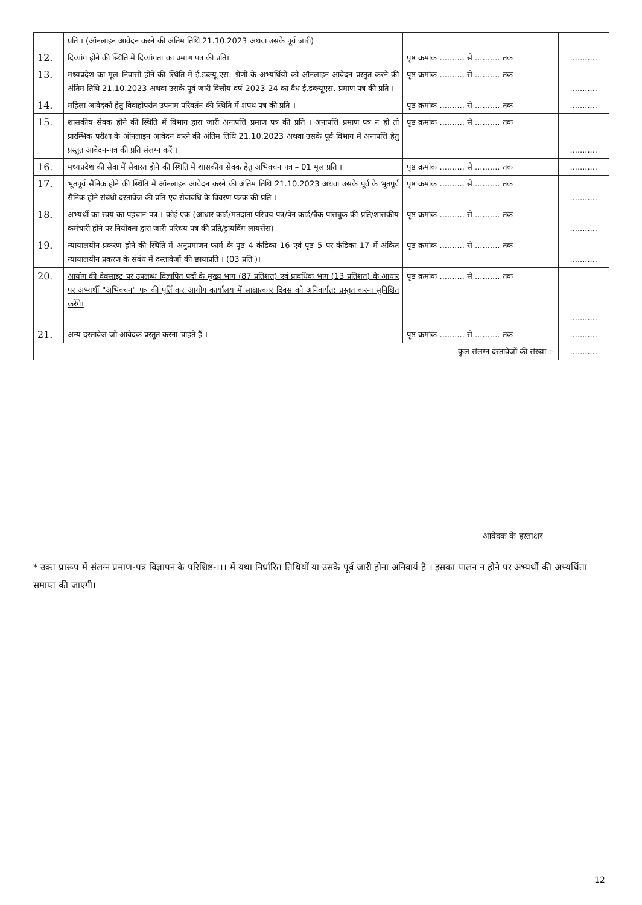| | प्रति । (ऑनलाइन आवेदन करने की अंतिम तिथि 21.10.2023 अथवा उसके पूर्व जारी) | | |
| 12. | दिव्यांग होने की स्थिति में दिव्यांगता का प्रमाण पत्र की प्रति। | पृष्ठ क्रमांक .......... से .......... तक | ........... |
| 13. | मध्यप्रदेश का मूल निवासी होने की स्थिति में ई.डब्ल्यू.एस. श्रेणी के अभ्यर्थियों को ऑनलाइन आवेदन प्रस्तुत करने की अंतिम तिथि 21.10.2023 अथवा उसके पूर्व जारी वित्तीय वर्ष 2023-24 का वैध ई.डब्ल्यूएस. प्रमाण पत्र की प्रति । | पृष्ठ क्रमांक .......... से .......... तक | ........... |
| 14. | महिला आवेदकों हेतु विवाहोपरांत उपनाम परिवर्तन की स्थिति में शपथ पत्र की प्रति । | पृष्ठ क्रमांक .......... से .......... तक | ........... |
| 15. | शासकीय सेवक होने की स्थिति में विभाग द्वारा जारी अनापत्ति प्रमाण पत्र की प्रति । अनापत्ति प्रमाण पत्र न हो तो प्रारम्भिक परीक्षा के ऑनलाइन आवेदन करने की अंतिम तिथि 21.10.2023 अथवा उसके पूर्व विभाग में अनापत्ति हेतु प्रस्तुत आवेदन-पत्र की प्रति संलग्न करें । | पृष्ठ क्रमांक .......... से .......... तक | ........... |
| 16. | मध्यप्रदेश की सेवा में सेवारत होने की स्थिति में शासकीय सेवक हेतु अभिवचन पत्र – 01 मूल प्रति । | पृष्ठ क्रमांक .......... से .......... तक | ........... |
| 17. | भूतपूर्व सैनिक होने की स्थिति में ऑनलाइन आवेदन करने की अंतिम तिथि 21.10.2023 अथवा उसके पूर्व के भूतपूर्व सैनिक होने संबंधी दस्तावेज की प्रति एवं सेवावधि के विवरण पत्रक की प्रति । | पृष्ठ क्रमांक .......... से .......... तक | ........... |
| 18. | अभ्यर्थी का स्वयं का पहचान पत्र । कोई एक (आधार-कार्ड/मतदाता परिचय पत्र/पेन कार्ड/बैंक पासबुक की प्रति/शासकीय कर्मचारी होने पर नियोक्ता द्वारा जारी परिचय पत्र की प्रति/ड्रायविंग लायसेंस) | पृष्ठ क्रमांक .......... से .......... तक | ........... |
| 19. | न्यायालयीन प्रकरण होने की स्थिति में अनुप्रमाणन फार्म के पृष्ठ 4 कंडिका 16 एवं पृष्ठ 5 पर कंडिका 17 में अंकित न्यायालयीन प्रकरण के संबंध में दस्तावेजों की छायाप्रति । (03 प्रति )। | पृष्ठ क्रमांक .......... से .......... तक | ........... |
| 20. | आयोग की वेबसाइट पर उपलब्ध विज्ञापित पदों के मुख्य भाग (87 प्रतिशत) एवं प्रावधिक भाग (13 प्रतिशत) के आधार पर अभ्यर्थी "अभिवचन" पत्र की पूर्ति कर आयोग कार्यालय में साक्षात्कार दिवस को अनिवार्यत: प्रस्तुत करना सुनिश्चित करेंगे। | पृष्ठ क्रमांक .......... से .......... तक | ........... |
| 21. | अन्य दस्तावेज जो आवेदक प्रस्तुत करना चाहते हैं । | पृष्ठ क्रमांक .......... से .......... तक | ........... |
| कुल संलग्न दस्तावेजों की संख्या :- | | | ........... |
आवेदक के हस्ताक्षर
* उक्त प्रारूप में संलग्न प्रमाण-पत्र विज्ञापन के परिशिष्ट-।।। में यथा निर्धारित तिथियों या उसके पूर्व जारी होना अनिवार्य है । इसका पालन न होने पर अभ्यर्थी की अभ्यर्थिता समाप्त की जाएगी।
12